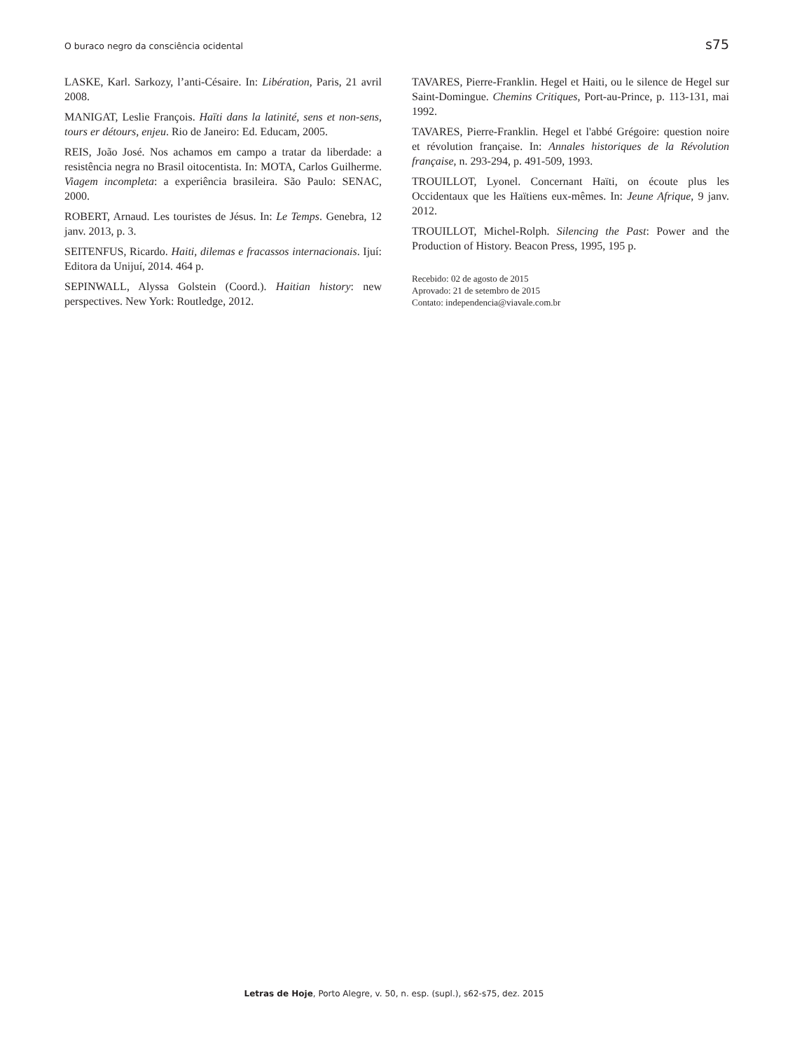O buraco negro da consciência ocidental s75
LASKE, Karl. Sarkozy, l’anti-Césaire. In: Libération, Paris, 21 avril 2008.
MANIGAT, Leslie François. Haïti dans la latinité, sens et non-sens, tours er détours, enjeu. Rio de Janeiro: Ed. Educam, 2005.
REIS, João José. Nos achamos em campo a tratar da liberdade: a resistência negra no Brasil oitocentista. In: MOTA, Carlos Guilherme. Viagem incompleta: a experiência brasileira. São Paulo: SENAC, 2000.
ROBERT, Arnaud. Les touristes de Jésus. In: Le Temps. Genebra, 12 janv. 2013, p. 3.
SEITENFUS, Ricardo. Haiti, dilemas e fracassos internacionais. Ijuí: Editora da Unijuí, 2014. 464 p.
SEPINWALL, Alyssa Golstein (Coord.). Haitian history: new perspectives. New York: Routledge, 2012.
TAVARES, Pierre-Franklin. Hegel et Haiti, ou le silence de Hegel sur Saint-Domingue. Chemins Critiques, Port-au-Prince, p. 113-131, mai 1992.
TAVARES, Pierre-Franklin. Hegel et l'abbé Grégoire: question noire et révolution française. In: Annales historiques de la Révolution française, n. 293-294, p. 491-509, 1993.
TROUILLOT, Lyonel. Concernant Haïti, on écoute plus les Occidentaux que les Haïtiens eux-mêmes. In: Jeune Afrique, 9 janv. 2012.
TROUILLOT, Michel-Rolph. Silencing the Past: Power and the Production of History. Beacon Press, 1995, 195 p.
Recebido: 02 de agosto de 2015
Aprovado: 21 de setembro de 2015
Contato: independencia@viavale.com.br
Letras de Hoje, Porto Alegre, v. 50, n. esp. (supl.), s62-s75, dez. 2015